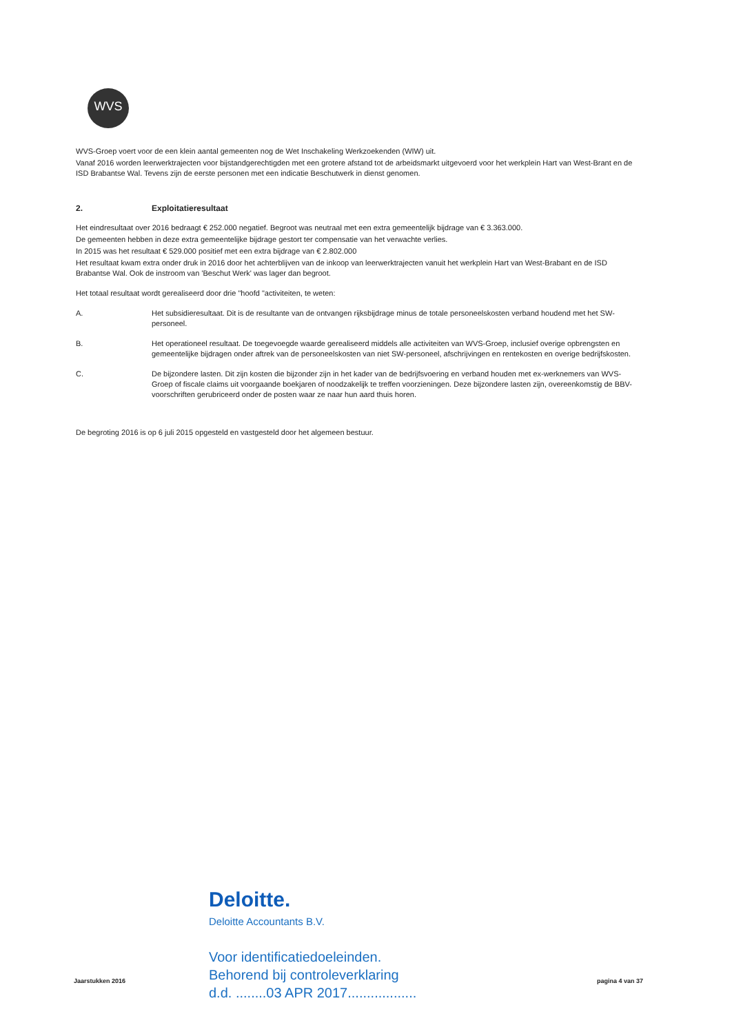WVS
WVS-Groep voert voor de een klein aantal gemeenten nog de Wet Inschakeling Werkzoekenden (WIW) uit.
Vanaf 2016 worden leerwerktrajecten voor bijstandgerechtigden met een grotere afstand tot de arbeidsmarkt uitgevoerd voor het werkplein Hart van West-Brant en de ISD Brabantse Wal. Tevens zijn de eerste personen met een indicatie Beschutwerk in dienst genomen.
2. Exploitatieresultaat
Het eindresultaat over 2016 bedraagt € 252.000 negatief. Begroot was neutraal met een extra gemeentelijk bijdrage van € 3.363.000.
De gemeenten hebben in deze extra gemeentelijke bijdrage gestort ter compensatie van het verwachte verlies.
In 2015 was het resultaat € 529.000 positief met een extra bijdrage van € 2.802.000
Het resultaat kwam extra onder druk in 2016 door het achterblijven van de inkoop van leerwerktrajecten vanuit het werkplein Hart van West-Brabant en de ISD Brabantse Wal. Ook de instroom van 'Beschut Werk' was lager dan begroot.
Het totaal resultaat wordt gerealiseerd door drie "hoofd "activiteiten, te weten:
A. Het subsidieresultaat. Dit is de resultante van de ontvangen rijksbijdrage minus de totale personeelskosten verband houdend met het SW-personeel.
B. Het operationeel resultaat. De toegevoegde waarde gerealiseerd middels alle activiteiten van WVS-Groep, inclusief overige opbrengsten en gemeentelijke bijdragen onder aftrek van de personeelskosten van niet SW-personeel, afschrijvingen en rentekosten en overige bedrijfskosten.
C. De bijzondere lasten. Dit zijn kosten die bijzonder zijn in het kader van de bedrijfsvoering en verband houden met ex-werknemers van WVS-Groep of fiscale claims uit voorgaande boekjaren of noodzakelijk te treffen voorzieningen. Deze bijzondere lasten zijn, overeenkomstig de BBV-voorschriften gerubriceerd onder de posten waar ze naar hun aard thuis horen.
De begroting 2016 is op 6 juli 2015 opgesteld en vastgesteld door het algemeen bestuur.
Deloitte.
Deloitte Accountants B.V.
Voor identificatiedoeleinden.
Behorend bij controleverklaring
d.d. ........03 APR 2017..................
Jaarstukken 2016 pagina 4 van 37